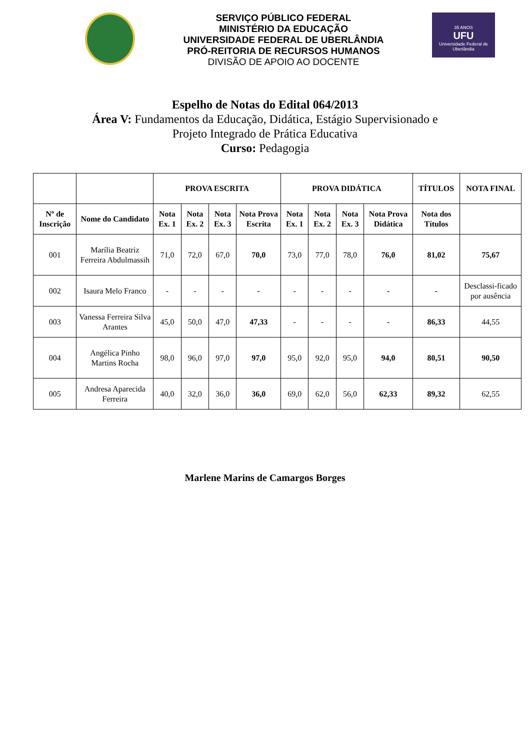SERVIÇO PÚBLICO FEDERAL
MINISTÉRIO DA EDUCAÇÃO
UNIVERSIDADE FEDERAL DE UBERLÂNDIA
PRÓ-REITORIA DE RECURSOS HUMANOS
DIVISÃO DE APOIO AO DOCENTE
35 ANOS
UFU
Universidade Federal de Uberlândia
Espelho de Notas do Edital 064/2013
Área V: Fundamentos da Educação, Didática, Estágio Supervisionado e
Projeto Integrado de Prática Educativa
Curso: Pedagogia
| | | PROVA ESCRITA | | | | PROVA DIDÁTICA | | | | TÍTULOS | NOTA FINAL |
| --- | --- | --- | --- | --- | --- | --- | --- | --- | --- | --- | --- |
| Nº de Inscrição | Nome do Candidato | Nota Ex. 1 | Nota Ex. 2 | Nota Ex. 3 | Nota Prova Escrita | Nota Ex. 1 | Nota Ex. 2 | Nota Ex. 3 | Nota Prova Didática | Nota dos Títulos | |
| 001 | Marília Beatriz Ferreira Abdulmassih | 71,0 | 72,0 | 67,0 | 70,0 | 73,0 | 77,0 | 78,0 | 76,0 | 81,02 | 75,67 |
| 002 | Isaura Melo Franco | - | - | - | - | - | - | - | - | - | Desclassi-ficado por ausência |
| 003 | Vanessa Ferreira Silva Arantes | 45,0 | 50,0 | 47,0 | 47,33 | - | - | - | - | 86,33 | 44,55 |
| 004 | Angélica Pinho Martins Rocha | 98,0 | 96,0 | 97,0 | 97,0 | 95,0 | 92,0 | 95,0 | 94,0 | 80,51 | 90,50 |
| 005 | Andresa Aparecida Ferreira | 40,0 | 32,0 | 36,0 | 36,0 | 69,0 | 62,0 | 56,0 | 62,33 | 89,32 | 62,55 |
Marlene Marins de Camargos Borges